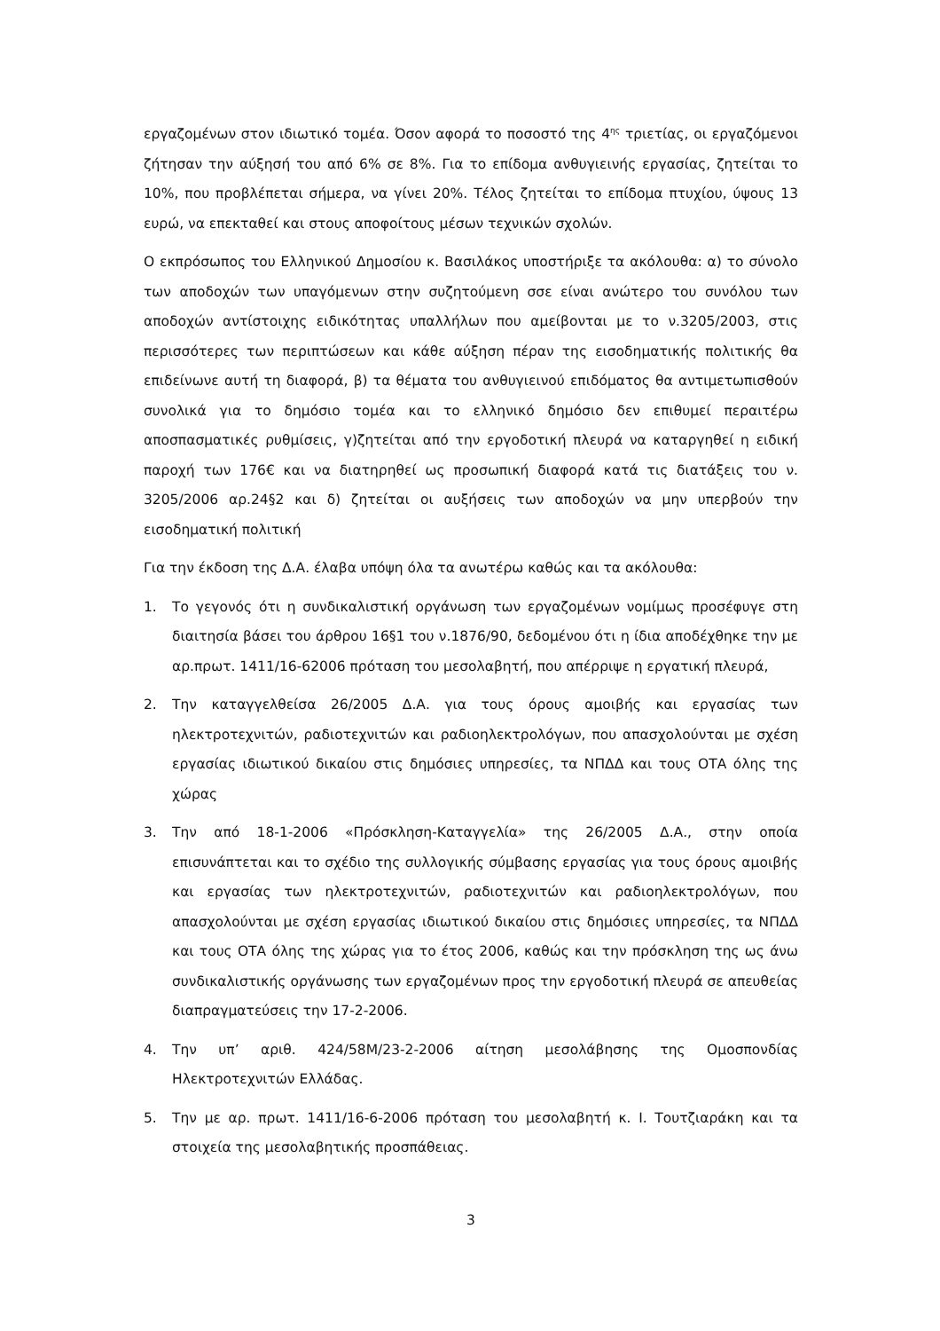εργαζομένων στον ιδιωτικό τομέα. Όσον αφορά το ποσοστό της 4<sup>ης</sup> τριετίας, οι εργαζόμενοι ζήτησαν την αύξησή του από 6% σε 8%. Για το επίδομα ανθυγιεινής εργασίας, ζητείται το 10%, που προβλέπεται σήμερα, να γίνει 20%. Τέλος ζητείται το επίδομα πτυχίου, ύψους 13 ευρώ, να επεκταθεί και στους αποφοίτους μέσων τεχνικών σχολών.
Ο εκπρόσωπος του Ελληνικού Δημοσίου κ. Βασιλάκος υποστήριξε τα ακόλουθα: α) το σύνολο των αποδοχών των υπαγόμενων στην συζητούμενη σσε είναι ανώτερο του συνόλου των αποδοχών αντίστοιχης ειδικότητας υπαλλήλων που αμείβονται με το ν.3205/2003, στις περισσότερες των περιπτώσεων και κάθε αύξηση πέραν της εισοδηματικής πολιτικής θα επιδείνωνε αυτή τη διαφορά, β) τα θέματα του ανθυγιεινού επιδόματος θα αντιμετωπισθούν συνολικά για το δημόσιο τομέα και το ελληνικό δημόσιο δεν επιθυμεί περαιτέρω αποσπασματικές ρυθμίσεις, γ)ζητείται από την εργοδοτική πλευρά να καταργηθεί η ειδική παροχή των 176€ και να διατηρηθεί ως προσωπική διαφορά κατά τις διατάξεις του ν. 3205/2006 αρ.24§2 και δ) ζητείται οι αυξήσεις των αποδοχών να μην υπερβούν την εισοδηματική πολιτική
Για την έκδοση της Δ.Α. έλαβα υπόψη όλα τα ανωτέρω καθώς και τα ακόλουθα:
1. Το γεγονός ότι η συνδικαλιστική οργάνωση των εργαζομένων νομίμως προσέφυγε στη διαιτησία βάσει του άρθρου 16§1 του ν.1876/90, δεδομένου ότι η ίδια αποδέχθηκε την με αρ.πρωτ. 1411/16-62006 πρόταση του μεσολαβητή, που απέρριψε η εργατική πλευρά,
2. Την καταγγελθείσα 26/2005 Δ.Α. για τους όρους αμοιβής και εργασίας των ηλεκτροτεχνιτών, ραδιοτεχνιτών και ραδιοηλεκτρολόγων, που απασχολούνται με σχέση εργασίας ιδιωτικού δικαίου στις δημόσιες υπηρεσίες, τα ΝΠΔΔ και τους ΟΤΑ όλης της χώρας
3. Την από 18-1-2006 «Πρόσκληση-Καταγγελία» της 26/2005 Δ.Α., στην οποία επισυνάπτεται και το σχέδιο της συλλογικής σύμβασης εργασίας για τους όρους αμοιβής και εργασίας των ηλεκτροτεχνιτών, ραδιοτεχνιτών και ραδιοηλεκτρολόγων, που απασχολούνται με σχέση εργασίας ιδιωτικού δικαίου στις δημόσιες υπηρεσίες, τα ΝΠΔΔ και τους ΟΤΑ όλης της χώρας για το έτος 2006, καθώς και την πρόσκληση της ως άνω συνδικαλιστικής οργάνωσης των εργαζομένων προς την εργοδοτική πλευρά σε απευθείας διαπραγματεύσεις την 17-2-2006.
4. Την υπ’ αριθ. 424/58Μ/23-2-2006 αίτηση μεσολάβησης της Ομοσπονδίας Ηλεκτροτεχνιτών Ελλάδας.
5. Την με αρ. πρωτ. 1411/16-6-2006 πρόταση του μεσολαβητή κ. Ι. Τουτζιαράκη και τα στοιχεία της μεσολαβητικής προσπάθειας.
3